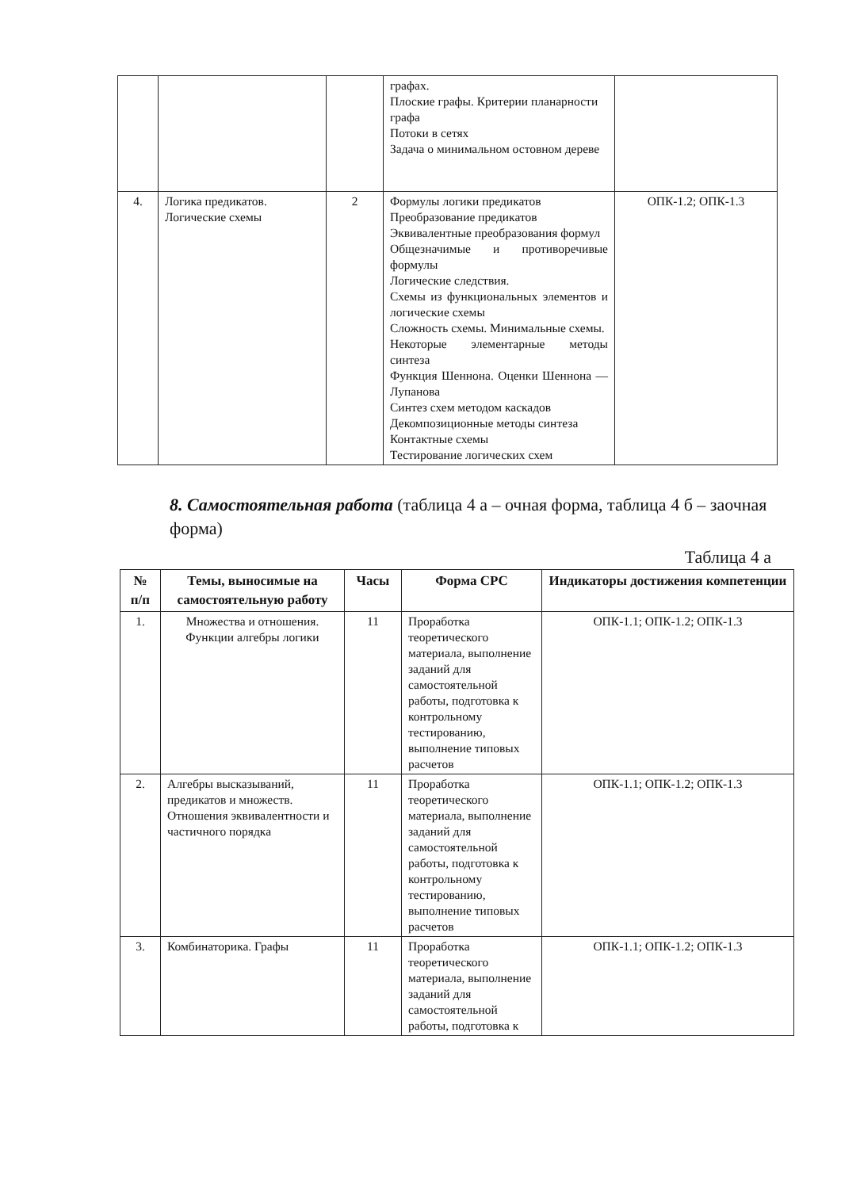| | | | графах. Плоские графы. Критерии планарности графа Потоки в сетях Задача о минимальном остовном дереве | |
| 4. | Логика предикатов. Логические схемы | 2 | Формулы логики предикатов Преобразование предикатов Эквивалентные преобразования формул Общезначимые и противоречивые формулы Логические следствия. Схемы из функциональных элементов и логические схемы Сложность схемы. Минимальные схемы. Некоторые элементарные методы синтеза Функция Шеннона. Оценки Шеннона — Лупанова Синтез схем методом каскадов Декомпозиционные методы синтеза Контактные схемы Тестирование логических схем | ОПК-1.2; ОПК-1.3 |
8. Самостоятельная работа (таблица 4 а – очная форма, таблица 4 б – заочная форма)
Таблица 4 а
| № п/п | Темы, выносимые на самостоятельную работу | Часы | Форма СРС | Индикаторы достижения компетенции |
| --- | --- | --- | --- | --- |
| 1. | Множества и отношения. Функции алгебры логики | 11 | Проработка теоретического материала, выполнение заданий для самостоятельной работы, подготовка к контрольному тестированию, выполнение типовых расчетов | ОПК-1.1; ОПК-1.2; ОПК-1.3 |
| 2. | Алгебры высказываний, предикатов и множеств. Отношения эквивалентности и частичного порядка | 11 | Проработка теоретического материала, выполнение заданий для самостоятельной работы, подготовка к контрольному тестированию, выполнение типовых расчетов | ОПК-1.1; ОПК-1.2; ОПК-1.3 |
| 3. | Комбинаторика. Графы | 11 | Проработка теоретического материала, выполнение заданий для самостоятельной работы, подготовка к | ОПК-1.1; ОПК-1.2; ОПК-1.3 |